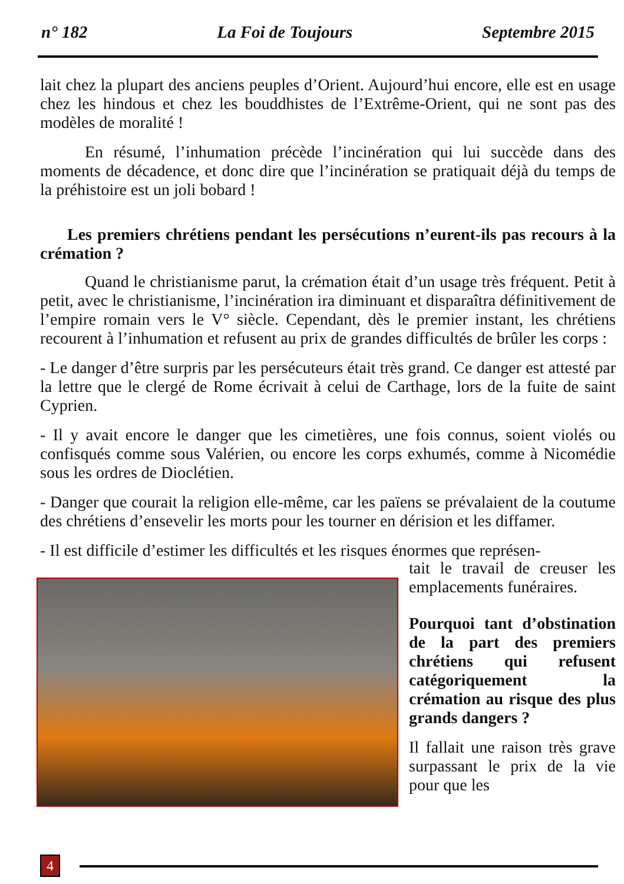n° 182 La Foi de Toujours Septembre 2015
lait chez la plupart des anciens peuples d’Orient. Aujourd’hui encore, elle est en usage chez les hindous et chez les bouddhistes de l’Extrême-Orient, qui ne sont pas des modèles de moralité !
En résumé, l’inhumation précède l’incinération qui lui succède dans des moments de décadence, et donc dire que l’incinération se pratiquait déjà du temps de la préhistoire est un joli bobard !
Les premiers chrétiens pendant les persécutions n’eurent-ils pas recours à la crémation ?
Quand le christianisme parut, la crémation était d’un usage très fréquent. Petit à petit, avec le christianisme, l’incinération ira diminuant et disparaîtra définitivement de l’empire romain vers le V° siècle. Cependant, dès le premier instant, les chrétiens recourent à l’inhumation et refusent au prix de grandes difficultés de brûler les corps :
- Le danger d’être surpris par les persécuteurs était très grand. Ce danger est attesté par la lettre que le clergé de Rome écrivait à celui de Carthage, lors de la fuite de saint Cyprien.
- Il y avait encore le danger que les cimetières, une fois connus, soient violés ou confisqués comme sous Valérien, ou encore les corps exhumés, comme à Nicomédie sous les ordres de Dioclétien.
- Danger que courait la religion elle-même, car les païens se prévalaient de la coutume des chrétiens d’ensevelir les morts pour les tourner en dérision et les diffamer.
- Il est difficile d’estimer les difficultés et les risques énormes que représen-
tait le travail de creuser les emplacements funéraires.
Pourquoi tant d’obstination de la part des premiers chrétiens qui refusent catégoriquement la crémation au risque des plus grands dangers ?
Il fallait une raison très grave surpassant le prix de la vie pour que les
4